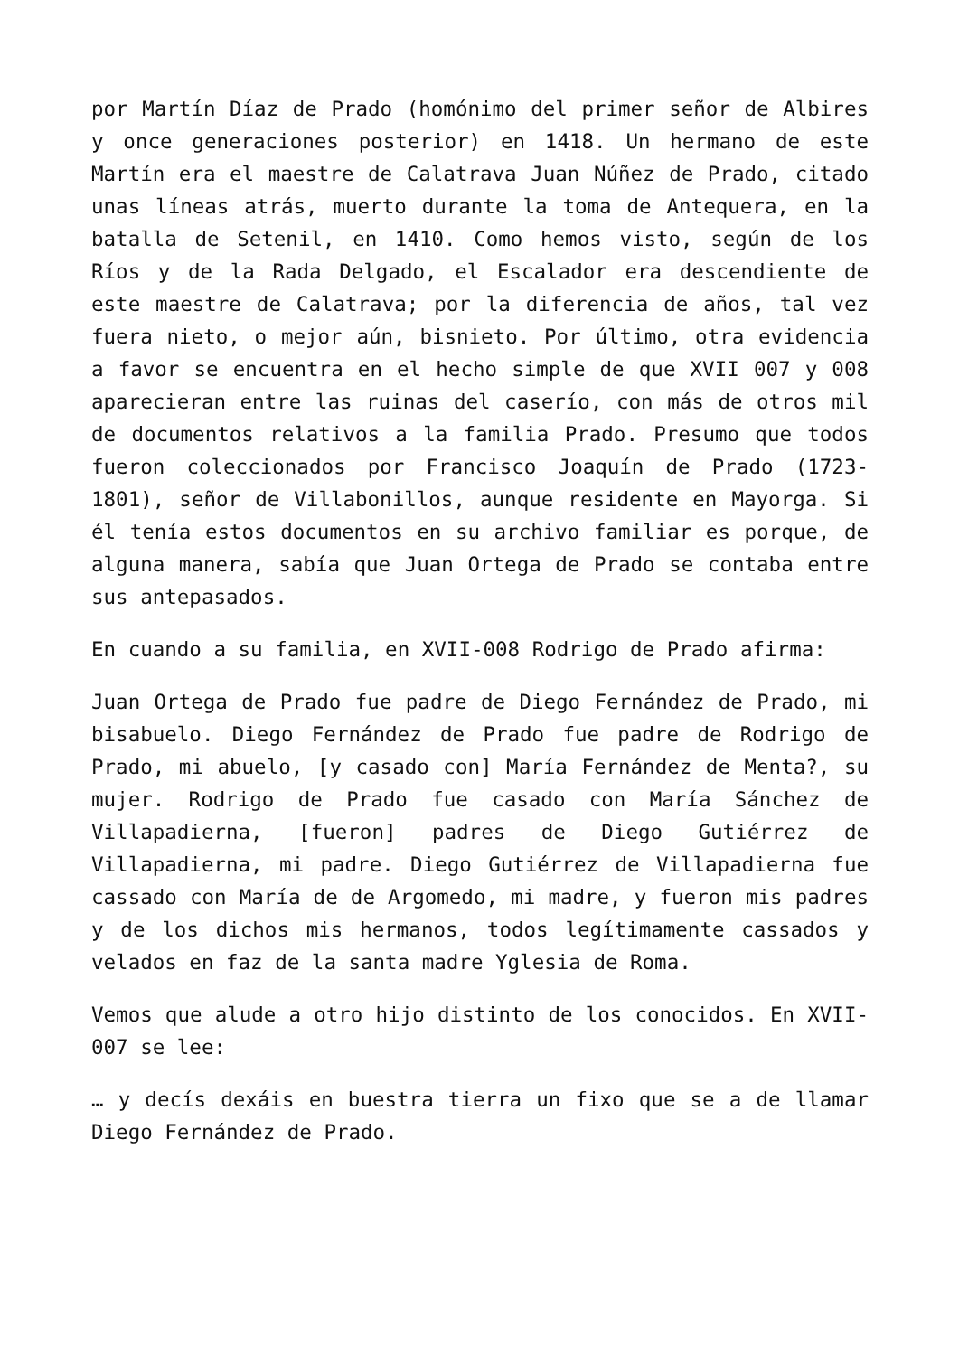por Martín Díaz de Prado (homónimo del primer señor de Albires y once generaciones posterior) en 1418. Un hermano de este Martín era el maestre de Calatrava Juan Núñez de Prado, citado unas líneas atrás, muerto durante la toma de Antequera, en la batalla de Setenil, en 1410. Como hemos visto, según de los Ríos y de la Rada Delgado, el Escalador era descendiente de este maestre de Calatrava; por la diferencia de años, tal vez fuera nieto, o mejor aún, bisnieto. Por último, otra evidencia a favor se encuentra en el hecho simple de que XVII 007 y 008 aparecieran entre las ruinas del caserío, con más de otros mil de documentos relativos a la familia Prado. Presumo que todos fueron coleccionados por Francisco Joaquín de Prado (1723-1801), señor de Villabonillos, aunque residente en Mayorga. Si él tenía estos documentos en su archivo familiar es porque, de alguna manera, sabía que Juan Ortega de Prado se contaba entre sus antepasados.
En cuando a su familia, en XVII-008 Rodrigo de Prado afirma:
Juan Ortega de Prado fue padre de Diego Fernández de Prado, mi bisabuelo. Diego Fernández de Prado fue padre de Rodrigo de Prado, mi abuelo, [y casado con] María Fernández de Menta?, su mujer. Rodrigo de Prado fue casado con María Sánchez de Villapadierna, [fueron] padres de Diego Gutiérrez de Villapadierna, mi padre. Diego Gutiérrez de Villapadierna fue cassado con María de de Argomedo, mi madre, y fueron mis padres y de los dichos mis hermanos, todos legítimamente cassados y velados en faz de la santa madre Yglesia de Roma.
Vemos que alude a otro hijo distinto de los conocidos. En XVII-007 se lee:
… y decís dexáis en buestra tierra un fixo que se a de llamar Diego Fernández de Prado.